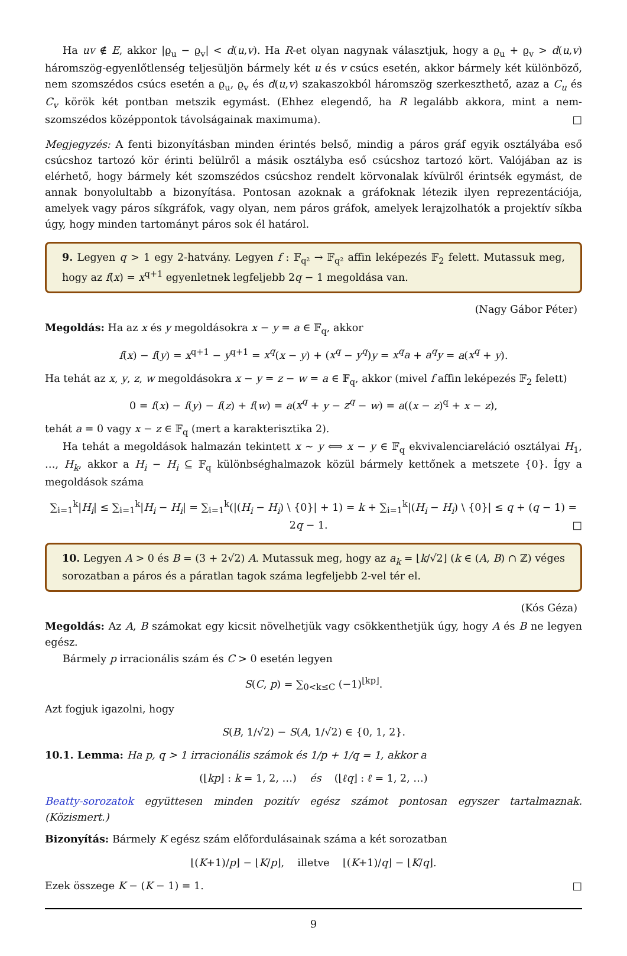Ha uv ∉ E, akkor |ϱ<sub>u</sub> − ϱ<sub>v</sub>| < d(u,v). Ha R-et olyan nagynak választjuk, hogy a ϱ<sub>u</sub> + ϱ<sub>v</sub> > d(u,v) háromszög-egyenlőtlenség teljesüljön bármely két u és v csúcs esetén, akkor bármely két különböző, nem szomszédos csúcs esetén a ϱ<sub>u</sub>, ϱ<sub>v</sub> és d(u,v) szakaszokból háromszög szerkeszthető, azaz a C<sub>u</sub> és C<sub>v</sub> körök két pontban metszik egymást. (Ehhez elegendő, ha R legalább akkora, mint a nem-szomszédos középpontok távolságainak maximuma). □
Megjegyzés: A fenti bizonyításban minden érintés belső, mindig a páros gráf egyik osztályába eső csúcshoz tartozó kör érinti belülről a másik osztályba eső csúcshoz tartozó kört. Valójában az is elérhető, hogy bármely két szomszédos csúcshoz rendelt körvonalak kívülről érintsék egymást, de annak bonyolultabb a bizonyítása. Pontosan azoknak a gráfoknak létezik ilyen reprezentációja, amelyek vagy páros síkgráfok, vagy olyan, nem páros gráfok, amelyek lerajzolhatók a projektív síkba úgy, hogy minden tartományt páros sok él határol.
9. Legyen q > 1 egy 2-hatvány. Legyen f : 𝔽<sub>q²</sub> → 𝔽<sub>q²</sub> affin leképezés 𝔽<sub>2</sub> felett. Mutassuk meg, hogy az f(x) = x<sup>q+1</sup> egyenletnek legfeljebb 2q − 1 megoldása van.
(Nagy Gábor Péter)
Megoldás: Ha az x és y megoldásokra x − y = a ∈ 𝔽<sub>q</sub>, akkor
f(x) − f(y) = x<sup>q+1</sup> − y<sup>q+1</sup> = x<sup>q</sup>(x − y) + (x<sup>q</sup> − y<sup>q</sup>)y = x<sup>q</sup>a + a<sup>q</sup>y = a(x<sup>q</sup> + y).
Ha tehát az x, y, z, w megoldásokra x − y = z − w = a ∈ 𝔽<sub>q</sub>, akkor (mivel f affin leképezés 𝔽<sub>2</sub> felett)
0 = f(x) − f(y) − f(z) + f(w) = a(x<sup>q</sup> + y − z<sup>q</sup> − w) = a((x − z)<sup>q</sup> + x − z),
tehát a = 0 vagy x − z ∈ 𝔽<sub>q</sub> (mert a karakterisztika 2).
Ha tehát a megoldások halmazán tekintett x ∼ y ⟺ x − y ∈ 𝔽<sub>q</sub> ekvivalenciareláció osztályai H<sub>1</sub>, …, H<sub>k</sub>, akkor a H<sub>i</sub> − H<sub>i</sub> ⊆ 𝔽<sub>q</sub> különbséghalmazok közül bármely kettőnek a metszete {0}. Így a megoldások száma
∑<sub>i=1</sub><sup>k</sup>|H<sub>i</sub>| ≤ ∑<sub>i=1</sub><sup>k</sup>|H<sub>i</sub> − H<sub>i</sub>| = ∑<sub>i=1</sub><sup>k</sup>(|(H<sub>i</sub> − H<sub>i</sub>) \ {0}| + 1) = k + ∑<sub>i=1</sub><sup>k</sup>|(H<sub>i</sub> − H<sub>i</sub>) \ {0}| ≤ q + (q − 1) = 2q − 1. □
10. Legyen A > 0 és B = (3 + 2√2) A. Mutassuk meg, hogy az a<sub>k</sub> = ⌊k/√2⌋ (k ∈ (A, B) ∩ ℤ) véges sorozatban a páros és a páratlan tagok száma legfeljebb 2-vel tér el.
(Kós Géza)
Megoldás: Az A, B számokat egy kicsit növelhetjük vagy csökkenthetjük úgy, hogy A és B ne legyen egész.
Bármely p irracionális szám és C > 0 esetén legyen
S(C, p) = ∑<sub>0<k≤C</sub> (−1)<sup>⌊kp⌋</sup>.
Azt fogjuk igazolni, hogy
S(B, 1/√2) − S(A, 1/√2) ∈ {0, 1, 2}.
10.1. Lemma: Ha p, q > 1 irracionális számok és 1/p + 1/q = 1, akkor a
(⌊kp⌋ : k = 1, 2, …) és (⌊ℓq⌋ : ℓ = 1, 2, …)
Beatty-sorozatok együttesen minden pozitív egész számot pontosan egyszer tartalmaznak. (Közismert.)
Bizonyítás: Bármely K egész szám előfordulásainak száma a két sorozatban
⌊(K+1)/p⌋ − ⌊K/p⌋, illetve ⌊(K+1)/q⌋ − ⌊K/q⌋.
Ezek összege K − (K − 1) = 1. □
9